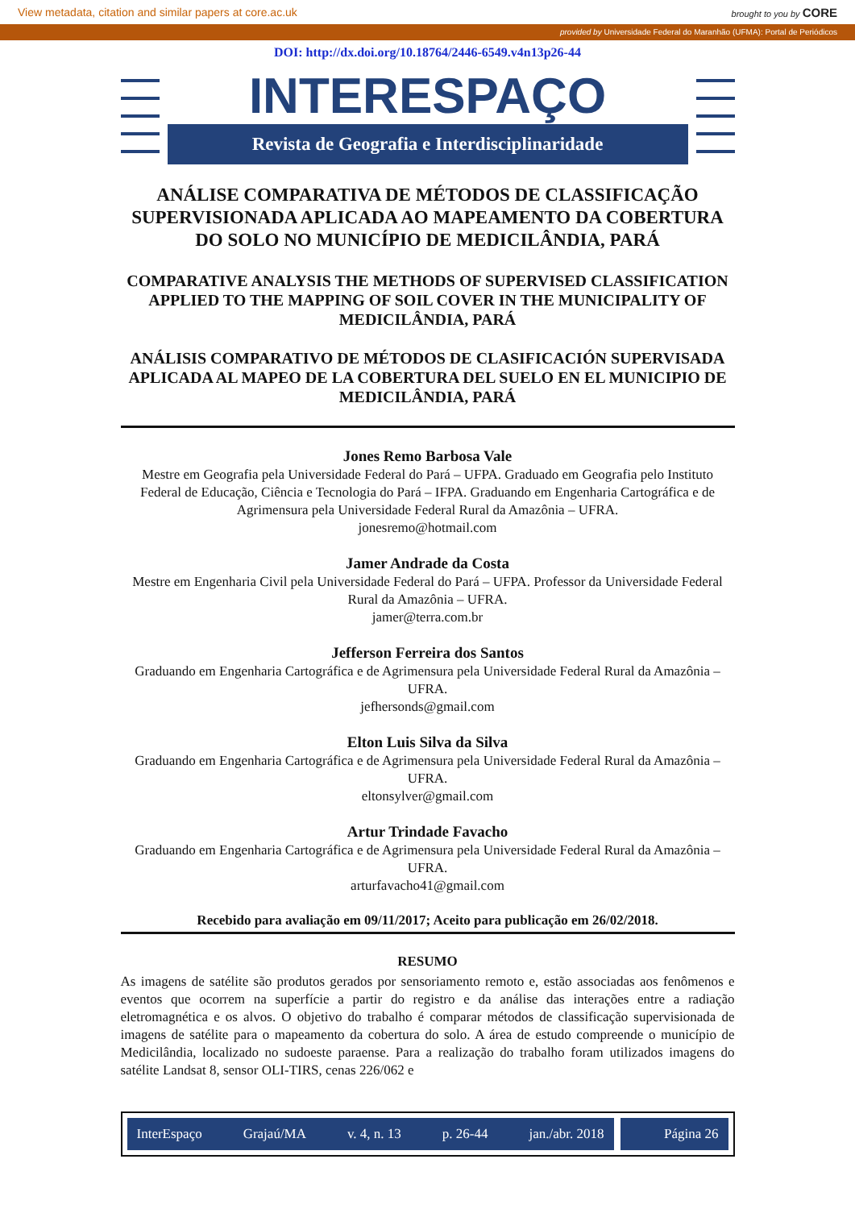View metadata, citation and similar papers at core.ac.uk brought to you by CORE
provided by Universidade Federal do Maranhão (UFMA): Portal de Periódicos
DOI: http://dx.doi.org/10.18764/2446-6549.v4n13p26-44
INTERESPAÇO
Revista de Geografia e Interdisciplinaridade
ANÁLISE COMPARATIVA DE MÉTODOS DE CLASSIFICAÇÃO SUPERVISIONADA APLICADA AO MAPEAMENTO DA COBERTURA DO SOLO NO MUNICÍPIO DE MEDICILÂNDIA, PARÁ
COMPARATIVE ANALYSIS THE METHODS OF SUPERVISED CLASSIFICATION APPLIED TO THE MAPPING OF SOIL COVER IN THE MUNICIPALITY OF MEDICILÂNDIA, PARÁ
ANÁLISIS COMPARATIVO DE MÉTODOS DE CLASIFICACIÓN SUPERVISADA APLICADA AL MAPEO DE LA COBERTURA DEL SUELO EN EL MUNICIPIO DE MEDICILÂNDIA, PARÁ
Jones Remo Barbosa Vale
Mestre em Geografia pela Universidade Federal do Pará – UFPA. Graduado em Geografia pelo Instituto Federal de Educação, Ciência e Tecnologia do Pará – IFPA. Graduando em Engenharia Cartográfica e de Agrimensura pela Universidade Federal Rural da Amazônia – UFRA.
jonesremo@hotmail.com
Jamer Andrade da Costa
Mestre em Engenharia Civil pela Universidade Federal do Pará – UFPA. Professor da Universidade Federal Rural da Amazônia – UFRA.
jamer@terra.com.br
Jefferson Ferreira dos Santos
Graduando em Engenharia Cartográfica e de Agrimensura pela Universidade Federal Rural da Amazônia – UFRA.
jefhersonds@gmail.com
Elton Luis Silva da Silva
Graduando em Engenharia Cartográfica e de Agrimensura pela Universidade Federal Rural da Amazônia – UFRA.
eltonsylver@gmail.com
Artur Trindade Favacho
Graduando em Engenharia Cartográfica e de Agrimensura pela Universidade Federal Rural da Amazônia – UFRA.
arturfavacho41@gmail.com
Recebido para avaliação em 09/11/2017; Aceito para publicação em 26/02/2018.
RESUMO
As imagens de satélite são produtos gerados por sensoriamento remoto e, estão associadas aos fenômenos e eventos que ocorrem na superfície a partir do registro e da análise das interações entre a radiação eletromagnética e os alvos. O objetivo do trabalho é comparar métodos de classificação supervisionada de imagens de satélite para o mapeamento da cobertura do solo. A área de estudo compreende o município de Medicilândia, localizado no sudoeste paraense. Para a realização do trabalho foram utilizados imagens do satélite Landsat 8, sensor OLI-TIRS, cenas 226/062 e
InterEspaço Grajaú/MA v. 4, n. 13 p. 26-44 jan./abr. 2018
Página 26